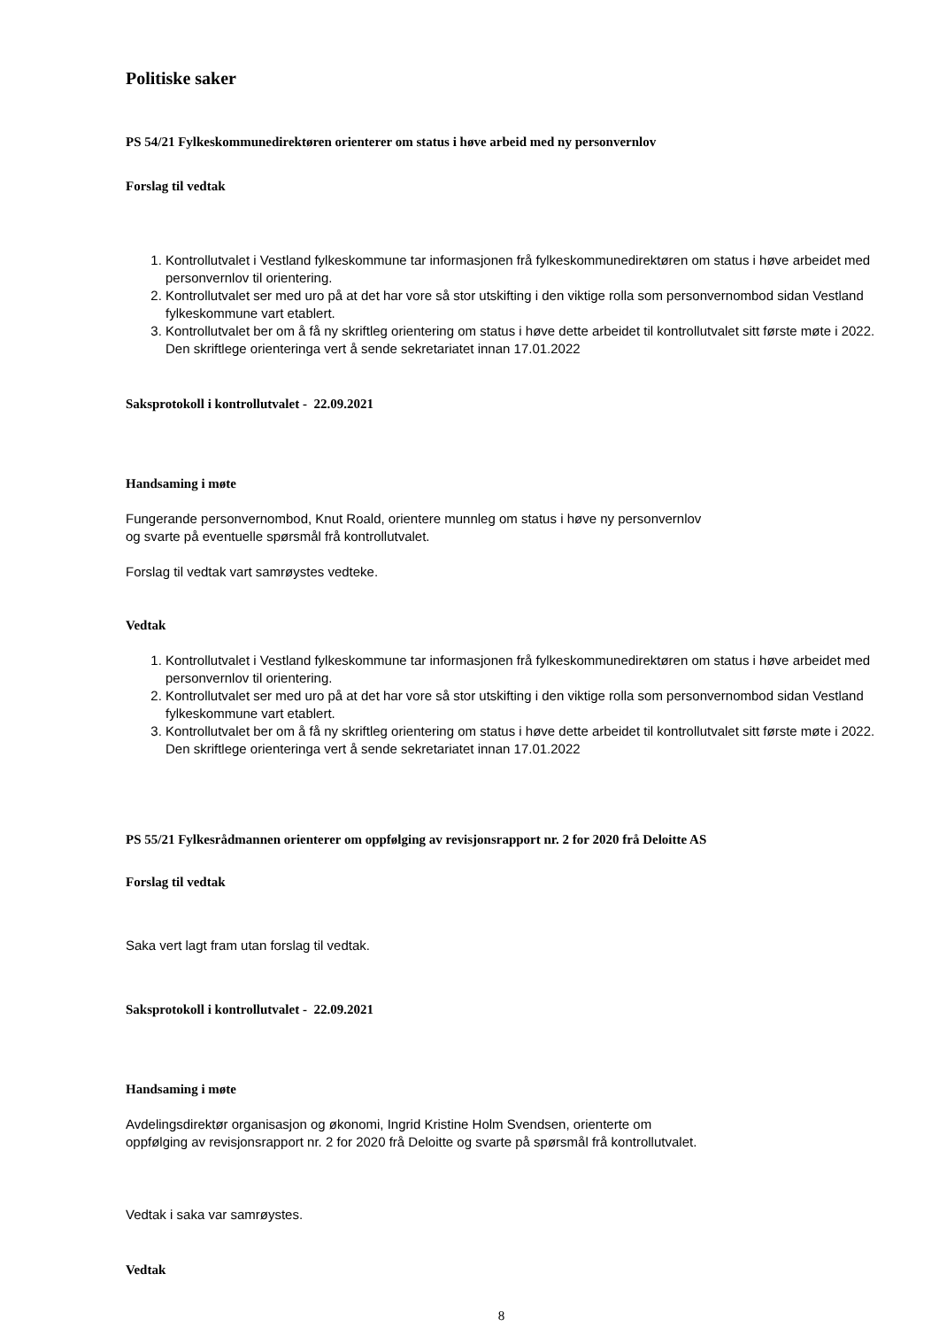Politiske saker
PS 54/21 Fylkeskommunedirektøren orienterer om status i høve arbeid med ny personvernlov
Forslag til vedtak
1. Kontrollutvalet i Vestland fylkeskommune tar informasjonen frå fylkeskommunedirektøren om status i høve arbeidet med personvernlov til orientering.
2. Kontrollutvalet ser med uro på at det har vore så stor utskifting i den viktige rolla som personvernombod sidan Vestland fylkeskommune vart etablert.
3. Kontrollutvalet ber om å få ny skriftleg orientering om status i høve dette arbeidet til kontrollutvalet sitt første møte i 2022. Den skriftlege orienteringa vert å sende sekretariatet innan 17.01.2022
Saksprotokoll i kontrollutvalet - 22.09.2021
Handsaming i møte
Fungerande personvernombod, Knut Roald, orientere munnleg om status i høve ny personvernlov
og svarte på eventuelle spørsmål frå kontrollutvalet.
Forslag til vedtak vart samrøystes vedteke.
Vedtak
1. Kontrollutvalet i Vestland fylkeskommune tar informasjonen frå fylkeskommunedirektøren om status i høve arbeidet med personvernlov til orientering.
2. Kontrollutvalet ser med uro på at det har vore så stor utskifting i den viktige rolla som personvernombod sidan Vestland fylkeskommune vart etablert.
3. Kontrollutvalet ber om å få ny skriftleg orientering om status i høve dette arbeidet til kontrollutvalet sitt første møte i 2022. Den skriftlege orienteringa vert å sende sekretariatet innan 17.01.2022
PS 55/21 Fylkesrådmannen orienterer om oppfølging av revisjonsrapport nr. 2 for 2020 frå Deloitte AS
Forslag til vedtak
Saka vert lagt fram utan forslag til vedtak.
Saksprotokoll i kontrollutvalet - 22.09.2021
Handsaming i møte
Avdelingsdirektør organisasjon og økonomi, Ingrid Kristine Holm Svendsen, orienterte om
oppfølging av revisjonsrapport nr. 2 for 2020 frå Deloitte og svarte på spørsmål frå kontrollutvalet.
Vedtak i saka var samrøystes.
Vedtak
8